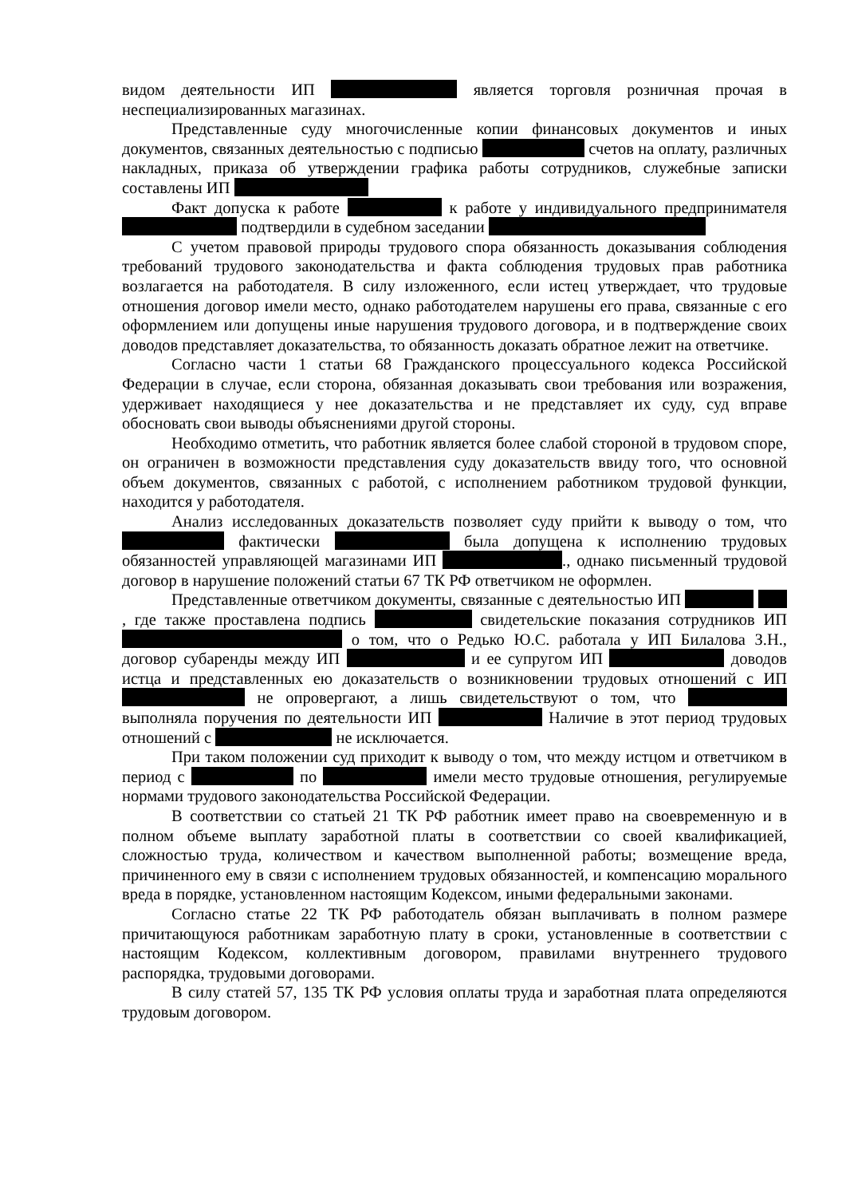видом деятельности ИП является торговля розничная прочая в неспециализированных магазинах.
Представленные суду многочисленные копии финансовых документов и иных документов, связанных деятельностью с подписью счетов на оплату, различных накладных, приказа об утверждении графика работы сотрудников, служебные записки составлены ИП
Факт допуска к работе к работе у индивидуального предпринимателя подтвердили в судебном заседании
С учетом правовой природы трудового спора обязанность доказывания соблюдения требований трудового законодательства и факта соблюдения трудовых прав работника возлагается на работодателя. В силу изложенного, если истец утверждает, что трудовые отношения договор имели место, однако работодателем нарушены его права, связанные с его оформлением или допущены иные нарушения трудового договора, и в подтверждение своих доводов представляет доказательства, то обязанность доказать обратное лежит на ответчике.
Согласно части 1 статьи 68 Гражданского процессуального кодекса Российской Федерации в случае, если сторона, обязанная доказывать свои требования или возражения, удерживает находящиеся у нее доказательства и не представляет их суду, суд вправе обосновать свои выводы объяснениями другой стороны.
Необходимо отметить, что работник является более слабой стороной в трудовом споре, он ограничен в возможности представления суду доказательств ввиду того, что основной объем документов, связанных с работой, с исполнением работником трудовой функции, находится у работодателя.
Анализ исследованных доказательств позволяет суду прийти к выводу о том, что фактически была допущена к исполнению трудовых обязанностей управляющей магазинами ИП ., однако письменный трудовой договор в нарушение положений статьи 67 ТК РФ ответчиком не оформлен.
Представленные ответчиком документы, связанные с деятельностью ИП , где также проставлена подпись свидетельские показания сотрудников ИП о том, что о Редько Ю.С. работала у ИП Билалова З.Н., договор субаренды между ИП и ее супругом ИП доводов истца и представленных ею доказательств о возникновении трудовых отношений с ИП не опровергают, а лишь свидетельствуют о том, что выполняла поручения по деятельности ИП Наличие в этот период трудовых отношений с не исключается.
При таком положении суд приходит к выводу о том, что между истцом и ответчиком в период с по имели место трудовые отношения, регулируемые нормами трудового законодательства Российской Федерации.
В соответствии со статьей 21 ТК РФ работник имеет право на своевременную и в полном объеме выплату заработной платы в соответствии со своей квалификацией, сложностью труда, количеством и качеством выполненной работы; возмещение вреда, причиненного ему в связи с исполнением трудовых обязанностей, и компенсацию морального вреда в порядке, установленном настоящим Кодексом, иными федеральными законами.
Согласно статье 22 ТК РФ работодатель обязан выплачивать в полном размере причитающуюся работникам заработную плату в сроки, установленные в соответствии с настоящим Кодексом, коллективным договором, правилами внутреннего трудового распорядка, трудовыми договорами.
В силу статей 57, 135 ТК РФ условия оплаты труда и заработная плата определяются трудовым договором.